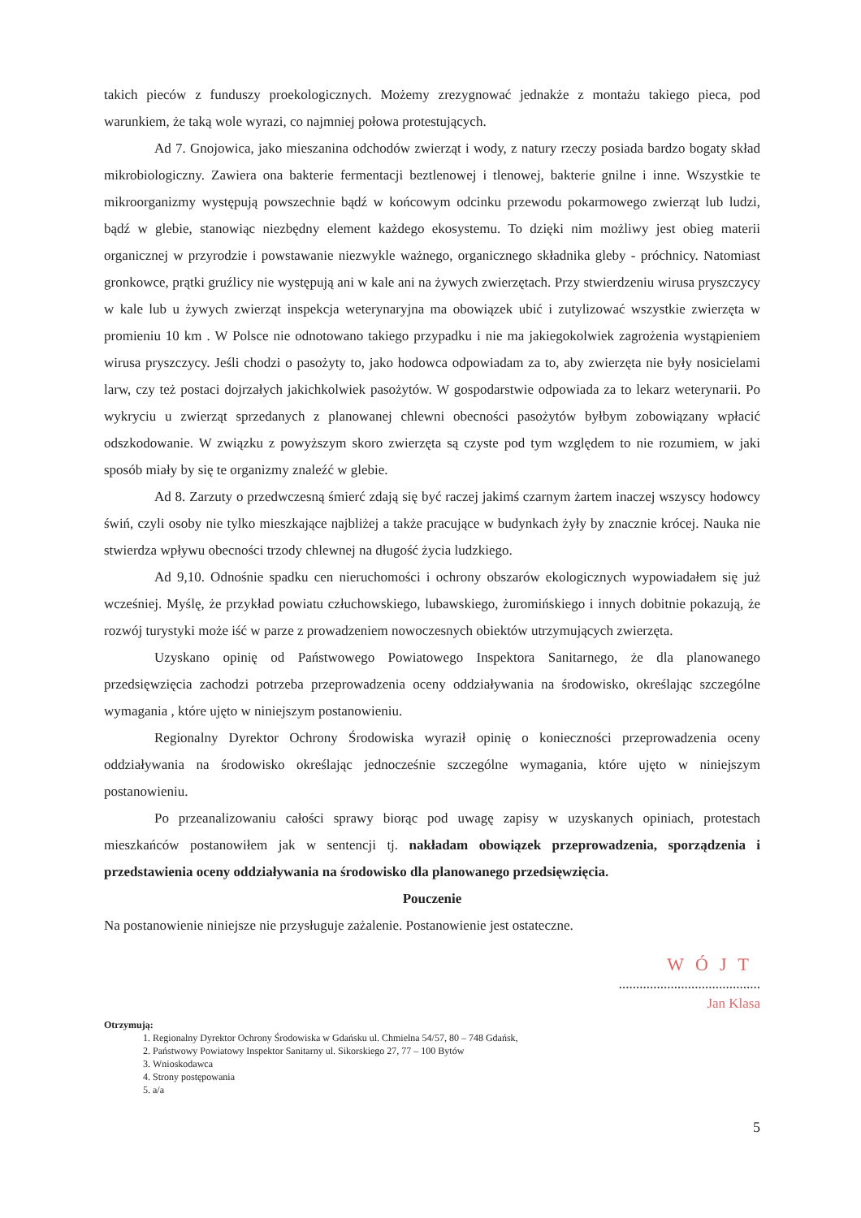takich pieców z funduszy proekologicznych. Możemy zrezygnować jednakże z montażu takiego pieca, pod warunkiem, że taką wole wyrazi, co najmniej połowa protestujących.
Ad 7. Gnojowica, jako mieszanina odchodów zwierząt i wody, z natury rzeczy posiada bardzo bogaty skład mikrobiologiczny. Zawiera ona bakterie fermentacji beztlenowej i tlenowej, bakterie gnilne i inne. Wszystkie te mikroorganizmy występują powszechnie bądź w końcowym odcinku przewodu pokarmowego zwierząt lub ludzi, bądź w glebie, stanowiąc niezbędny element każdego ekosystemu. To dzięki nim możliwy jest obieg materii organicznej w przyrodzie i powstawanie niezwykle ważnego, organicznego składnika gleby - próchnicy. Natomiast gronkowce, prątki gruźlicy nie występują ani w kale ani na żywych zwierzętach. Przy stwierdzeniu wirusa pryszczycy w kale lub u żywych zwierząt inspekcja weterynaryjna ma obowiązek ubić i zutylizować wszystkie zwierzęta w promieniu 10 km . W Polsce nie odnotowano takiego przypadku i nie ma jakiegokolwiek zagrożenia wystąpieniem wirusa pryszczycy. Jeśli chodzi o pasożyty to, jako hodowca odpowiadam za to, aby zwierzęta nie były nosicielami larw, czy też postaci dojrzałych jakichkolwiek pasożytów. W gospodarstwie odpowiada za to lekarz weterynarii. Po wykryciu u zwierząt sprzedanych z planowanej chlewni obecności pasożytów byłbym zobowiązany wpłacić odszkodowanie. W związku z powyższym skoro zwierzęta są czyste pod tym względem to nie rozumiem, w jaki sposób miały by się te organizmy znaleźć w glebie.
Ad 8. Zarzuty o przedwczesną śmierć zdają się być raczej jakimś czarnym żartem inaczej wszyscy hodowcy świń, czyli osoby nie tylko mieszkające najbliżej a także pracujące w budynkach żyły by znacznie krócej. Nauka nie stwierdza wpływu obecności trzody chlewnej na długość życia ludzkiego.
Ad 9,10. Odnośnie spadku cen nieruchomości i ochrony obszarów ekologicznych wypowiadałem się już wcześniej. Myślę, że przykład powiatu człuchowskiego, lubawskiego, żuromińskiego i innych dobitnie pokazują, że rozwój turystyki może iść w parze z prowadzeniem nowoczesnych obiektów utrzymujących zwierzęta.
Uzyskano opinię od Państwowego Powiatowego Inspektora Sanitarnego, że dla planowanego przedsięwzięcia zachodzi potrzeba przeprowadzenia oceny oddziaływania na środowisko, określając szczególne wymagania , które ujęto w niniejszym postanowieniu.
Regionalny Dyrektor Ochrony Środowiska wyraził opinię o konieczności przeprowadzenia oceny oddziaływania na środowisko określając jednocześnie szczególne wymagania, które ujęto w niniejszym postanowieniu.
Po przeanalizowaniu całości sprawy biorąc pod uwagę zapisy w uzyskanych opiniach, protestach mieszkańców postanowiłem jak w sentencji tj. nakładam obowiązek przeprowadzenia, sporządzenia i przedstawienia oceny oddziaływania na środowisko dla planowanego przedsięwzięcia.
Pouczenie
Na postanowienie niniejsze nie przysługuje zażalenie. Postanowienie jest ostateczne.
WÓJT
.........................................
Jan Klasa
Otrzymują:
1. Regionalny Dyrektor Ochrony Środowiska w Gdańsku ul. Chmielna 54/57, 80 – 748 Gdańsk,
2. Państwowy Powiatowy Inspektor Sanitarny ul. Sikorskiego 27, 77 – 100 Bytów
3. Wnioskodawca
4. Strony postępowania
5. a/a
5